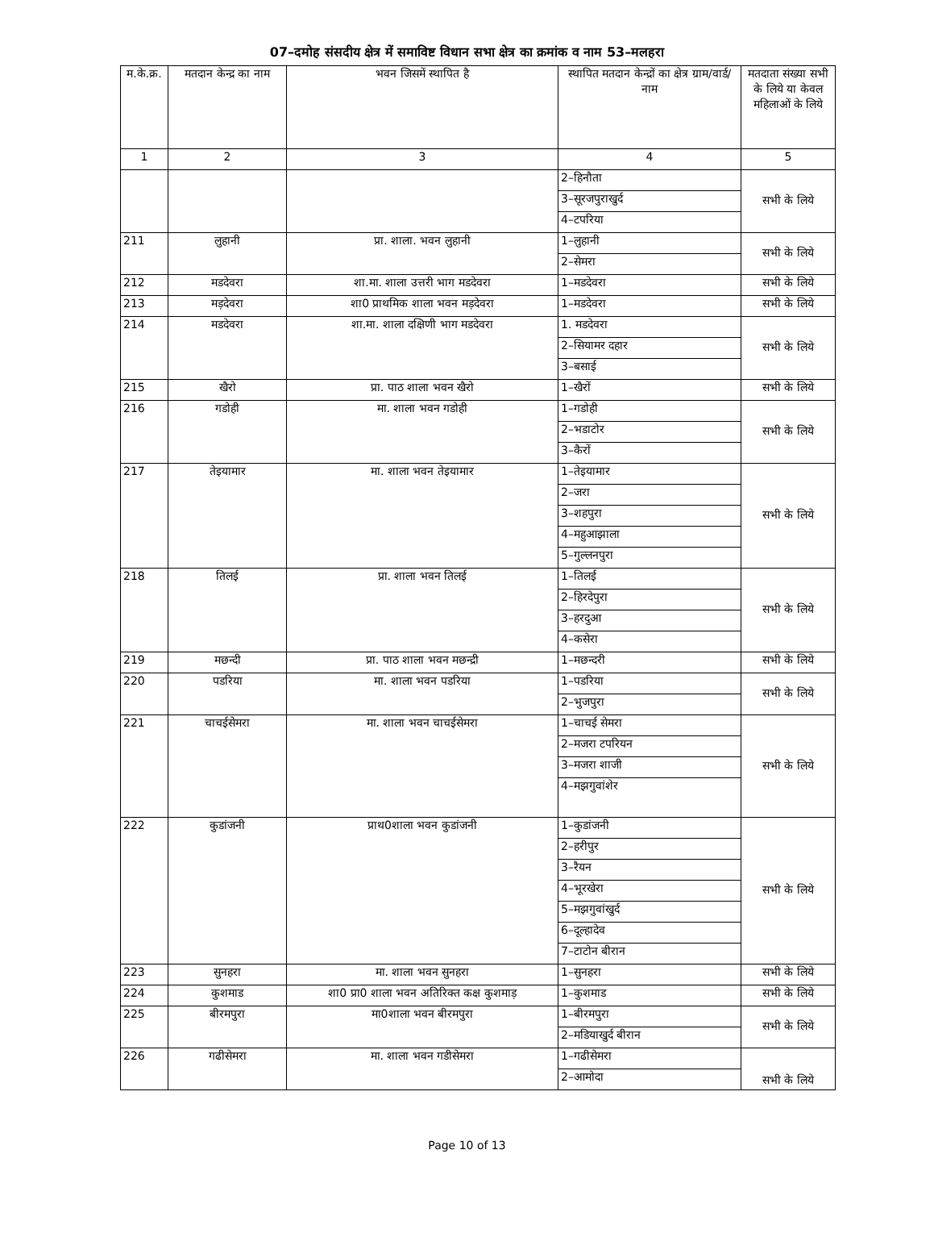07–दमोह संसदीय क्षेत्र में समाविष्ट विधान सभा क्षेत्र का क्रमांक व नाम 53–मलहरा
| म.के.क्र. | मतदान केन्द्र का नाम | भवन जिसमें स्थापित है | स्थापित मतदान केन्द्रों का क्षेत्र ग्राम/वार्ड/ नाम | मतदाता संख्या सभी के लिये या केवल महिलाओं के लिये |
| --- | --- | --- | --- | --- |
| 1 | 2 | 3 | 4 | 5 |
| | | | 2–हिनौता | सभी के लिये |
| | | | 3–सूरजपुराखुर्द | |
| | | | 4–टपरिया | |
| 211 | लुहानी | प्रा. शाला. भवन लुहानी | 1–लुहानी | सभी के लिये |
| | | | 2–सेमरा | |
| 212 | मडदेवरा | शा.मा. शाला उत्तरी भाग मडदेवरा | 1–मडदेवरा | सभी के लिये |
| 213 | मड़देवरा | शा0 प्राथमिक शाला भवन मड़देवरा | 1–मडदेवरा | सभी के लिये |
| 214 | मडदेवरा | शा.मा. शाला दक्षिणी भाग मडदेवरा | 1. मडदेवरा | सभी के लिये |
| | | | 2–सियामर दहार | |
| | | | 3–बसाई | |
| 215 | खैरो | प्रा. पाठ शाला भवन खैरो | 1–खैरों | सभी के लिये |
| 216 | गडोही | मा. शाला भवन गडोही | 1–गडोही | सभी के लिये |
| | | | 2–भडाटोर | |
| | | | 3–कैरों | |
| 217 | तेइयामार | मा. शाला भवन तेइयामार | 1–तेइयामार | सभी के लिये |
| | | | 2–जरा | |
| | | | 3–शहपुरा | |
| | | | 4–महुआझाला | |
| | | | 5–गुल्लनपुरा | |
| 218 | तिलई | प्रा. शाला भवन तिलई | 1–तिलई | सभी के लिये |
| | | | 2–हिरदेपुरा | |
| | | | 3–हरदुआ | |
| | | | 4–कसेरा | |
| 219 | मछन्दी | प्रा. पाठ शाला भवन मछन्द्री | 1–मछन्दरी | सभी के लिये |
| 220 | पडरिया | मा. शाला भवन पडरिया | 1–पडरिया | सभी के लिये |
| | | | 2–भुजपुरा | |
| 221 | चाचईसेमरा | मा. शाला भवन चाचईसेमरा | 1–चाचई सेमरा | सभी के लिये |
| | | | 2–मजरा टपरियन | |
| | | | 3–मजरा शाजी | |
| | | | 4–मझगुवांशेर | |
| 222 | कुडांजनी | प्राथ0शाला भवन कुडांजनी | 1–कुडांजनी | सभी के लिये |
| | | | 2–हरीपुर | |
| | | | 3–रैयन | |
| | | | 4–भूरखेरा | |
| | | | 5–मझगुवांखुर्द | |
| | | | 6–दूल्हादेव | |
| | | | 7–टाटोन बीरान | |
| 223 | सुनहरा | मा. शाला भवन सुनहरा | 1–सुनहरा | सभी के लिये |
| 224 | कुशमाड | शा0 प्रा0 शाला भवन अतिरिक्त कक्ष कुशमाड़ | 1–कुशमाड | सभी के लिये |
| 225 | बीरमपुरा | मा0शाला भवन बीरमपुरा | 1–बीरमपुरा | सभी के लिये |
| | | | 2–मडियाखुर्द बीरान | |
| 226 | गढीसेमरा | मा. शाला भवन गडीसेमरा | 1–गढीसेमरा | सभी के लिये |
| | | | 2–आमोदा | |
Page 10 of 13